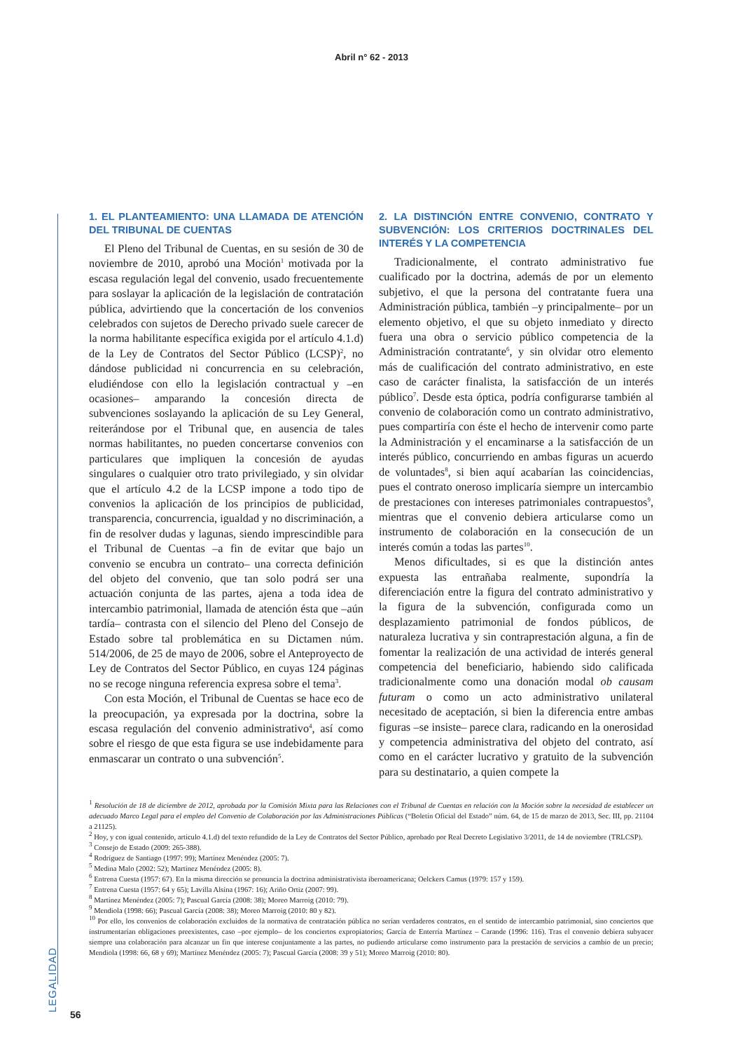Abril n° 62 - 2013
LEGALIDAD
1. EL PLANTEAMIENTO: UNA LLAMADA DE ATENCIÓN DEL TRIBUNAL DE CUENTAS
El Pleno del Tribunal de Cuentas, en su sesión de 30 de noviembre de 2010, aprobó una Moción<sup>1</sup> motivada por la escasa regulación legal del convenio, usado frecuentemente para soslayar la aplicación de la legislación de contratación pública, advirtiendo que la concertación de los convenios celebrados con sujetos de Derecho privado suele carecer de la norma habilitante específica exigida por el artículo 4.1.d) de la Ley de Contratos del Sector Público (LCSP)<sup>2</sup>, no dándose publicidad ni concurrencia en su celebración, eludiéndose con ello la legislación contractual y –en ocasiones– amparando la concesión directa de subvenciones soslayando la aplicación de su Ley General, reiterándose por el Tribunal que, en ausencia de tales normas habilitantes, no pueden concertarse convenios con particulares que impliquen la concesión de ayudas singulares o cualquier otro trato privilegiado, y sin olvidar que el artículo 4.2 de la LCSP impone a todo tipo de convenios la aplicación de los principios de publicidad, transparencia, concurrencia, igualdad y no discriminación, a fin de resolver dudas y lagunas, siendo imprescindible para el Tribunal de Cuentas –a fin de evitar que bajo un convenio se encubra un contrato– una correcta definición del objeto del convenio, que tan solo podrá ser una actuación conjunta de las partes, ajena a toda idea de intercambio patrimonial, llamada de atención ésta que –aún tardía– contrasta con el silencio del Pleno del Consejo de Estado sobre tal problemática en su Dictamen núm. 514/2006, de 25 de mayo de 2006, sobre el Anteproyecto de Ley de Contratos del Sector Público, en cuyas 124 páginas no se recoge ninguna referencia expresa sobre el tema<sup>3</sup>.
Con esta Moción, el Tribunal de Cuentas se hace eco de la preocupación, ya expresada por la doctrina, sobre la escasa regulación del convenio administrativo<sup>4</sup>, así como sobre el riesgo de que esta figura se use indebidamente para enmascarar un contrato o una subvención<sup>5</sup>.
2. LA DISTINCIÓN ENTRE CONVENIO, CONTRATO Y SUBVENCIÓN: LOS CRITERIOS DOCTRINALES DEL INTERÉS Y LA COMPETENCIA
Tradicionalmente, el contrato administrativo fue cualificado por la doctrina, además de por un elemento subjetivo, el que la persona del contratante fuera una Administración pública, también –y principalmente– por un elemento objetivo, el que su objeto inmediato y directo fuera una obra o servicio público competencia de la Administración contratante<sup>6</sup>, y sin olvidar otro elemento más de cualificación del contrato administrativo, en este caso de carácter finalista, la satisfacción de un interés público<sup>7</sup>. Desde esta óptica, podría configurarse también al convenio de colaboración como un contrato administrativo, pues compartiría con éste el hecho de intervenir como parte la Administración y el encaminarse a la satisfacción de un interés público, concurriendo en ambas figuras un acuerdo de voluntades<sup>8</sup>, si bien aquí acabarían las coincidencias, pues el contrato oneroso implicaría siempre un intercambio de prestaciones con intereses patrimoniales contrapuestos<sup>9</sup>, mientras que el convenio debiera articularse como un instrumento de colaboración en la consecución de un interés común a todas las partes<sup>10</sup>.
Menos dificultades, si es que la distinción antes expuesta las entrañaba realmente, supondría la diferenciación entre la figura del contrato administrativo y la figura de la subvención, configurada como un desplazamiento patrimonial de fondos públicos, de naturaleza lucrativa y sin contraprestación alguna, a fin de fomentar la realización de una actividad de interés general competencia del beneficiario, habiendo sido calificada tradicionalmente como una donación modal ob causam futuram o como un acto administrativo unilateral necesitado de aceptación, si bien la diferencia entre ambas figuras –se insiste– parece clara, radicando en la onerosidad y competencia administrativa del objeto del contrato, así como en el carácter lucrativo y gratuito de la subvención para su destinatario, a quien compete la
<sup>1</sup> Resolución de 18 de diciembre de 2012, aprobada por la Comisión Mixta para las Relaciones con el Tribunal de Cuentas en relación con la Moción sobre la necesidad de establecer un adecuado Marco Legal para el empleo del Convenio de Colaboración por las Administraciones Públicas (“Boletín Oficial del Estado” núm. 64, de 15 de marzo de 2013, Sec. III, pp. 21104 a 21125).
<sup>2</sup> Hoy, y con igual contenido, artículo 4.1.d) del texto refundido de la Ley de Contratos del Sector Público, aprobado por Real Decreto Legislativo 3/2011, de 14 de noviembre (TRLCSP).
<sup>3</sup> Consejo de Estado (2009: 265-388).
<sup>4</sup> Rodríguez de Santiago (1997: 99); Martínez Menéndez (2005: 7).
<sup>5</sup> Medina Malo (2002: 52); Martínez Menéndez (2005: 8).
<sup>6</sup> Entrena Cuesta (1957: 67). En la misma dirección se pronuncia la doctrina administrativista iberoamericana; Oelckers Camus (1979: 157 y 159).
<sup>7</sup> Entrena Cuesta (1957: 64 y 65); Lavilla Alsina (1967: 16); Ariño Ortiz (2007: 99).
<sup>8</sup> Martínez Menéndez (2005: 7); Pascual García (2008: 38); Moreo Marroig (2010: 79).
<sup>9</sup> Mendiola (1998: 66); Pascual García (2008: 38); Moreo Marroig (2010: 80 y 82).
<sup>10</sup> Por ello, los convenios de colaboración excluidos de la normativa de contratación pública no serían verdaderos contratos, en el sentido de intercambio patrimonial, sino conciertos que instrumentarían obligaciones preexistentes, caso –por ejemplo– de los conciertos expropiatorios; García de Enterría Martínez – Carande (1996: 116). Tras el convenio debiera subyacer siempre una colaboración para alcanzar un fin que interese conjuntamente a las partes, no pudiendo articularse como instrumento para la prestación de servicios a cambio de un precio; Mendiola (1998: 66, 68 y 69); Martínez Menéndez (2005: 7); Pascual García (2008: 39 y 51); Moreo Marroig (2010: 80).
56